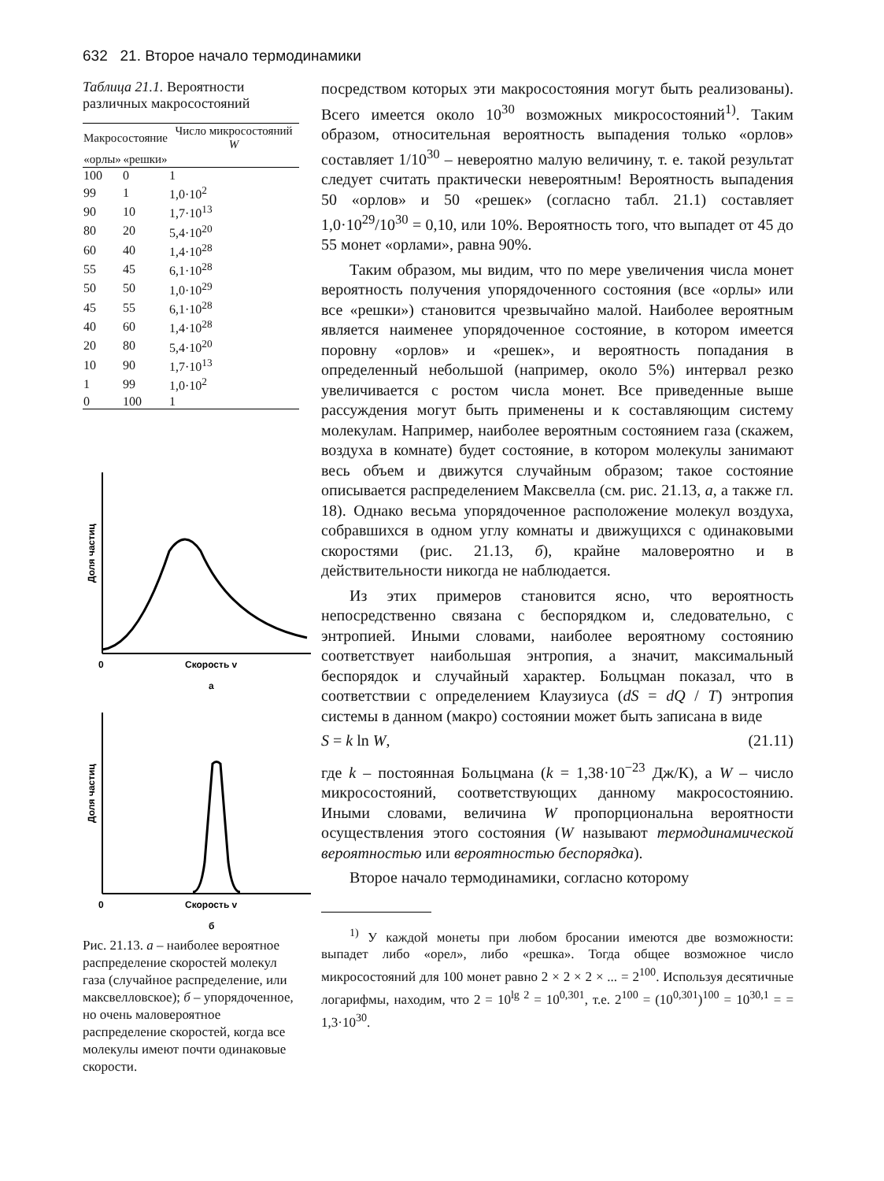632 21. Второе начало термодинамики
Таблица 21.1. Вероятности различных макросостояний
| Макросостояние | | Число микросостояний W |
| --- | --- | --- |
| «орлы» | «решки» | |
| 100 | 0 | 1 |
| 99 | 1 | 1,0·10<sup>2</sup> |
| 90 | 10 | 1,7·10<sup>13</sup> |
| 80 | 20 | 5,4·10<sup>20</sup> |
| 60 | 40 | 1,4·10<sup>28</sup> |
| 55 | 45 | 6,1·10<sup>28</sup> |
| 50 | 50 | 1,0·10<sup>29</sup> |
| 45 | 55 | 6,1·10<sup>28</sup> |
| 40 | 60 | 1,4·10<sup>28</sup> |
| 20 | 80 | 5,4·10<sup>20</sup> |
| 10 | 90 | 1,7·10<sup>13</sup> |
| 1 | 99 | 1,0·10<sup>2</sup> |
| 0 | 100 | 1 |
Доля частиц
0
Скорость v
а
Доля частиц
0
Скорость v
б
Рис. 21.13. а – наиболее вероятное распределение скоростей молекул газа (случайное распределение, или максвелловское); б – упорядоченное, но очень маловероятное распределение скоростей, когда все молекулы имеют почти одинаковые скорости.
посредством которых эти макросостояния могут быть реализованы). Всего имеется около 10<sup>30</sup> возможных микросостояний<sup>1)</sup>. Таким образом, относительная вероятность выпадения только «орлов» составляет 1/10<sup>30</sup> – невероятно малую величину, т. е. такой результат следует считать практически невероятным! Вероятность выпадения 50 «орлов» и 50 «решек» (согласно табл. 21.1) составляет 1,0·10<sup>29</sup>/10<sup>30</sup> = 0,10, или 10%. Вероятность того, что выпадет от 45 до 55 монет «орлами», равна 90%.
Таким образом, мы видим, что по мере увеличения числа монет вероятность получения упорядоченного состояния (все «орлы» или все «решки») становится чрезвычайно малой. Наиболее вероятным является наименее упорядоченное состояние, в котором имеется поровну «орлов» и «решек», и вероятность попадания в определенный небольшой (например, около 5%) интервал резко увеличивается с ростом числа монет. Все приведенные выше рассуждения могут быть применены и к составляющим систему молекулам. Например, наиболее вероятным состоянием газа (скажем, воздуха в комнате) будет состояние, в котором молекулы занимают весь объем и движутся случайным образом; такое состояние описывается распределением Максвелла (см. рис. 21.13, а, а также гл. 18). Однако весьма упорядоченное расположение молекул воздуха, собравшихся в одном углу комнаты и движущихся с одинаковыми скоростями (рис. 21.13, б), крайне маловероятно и в действительности никогда не наблюдается.
Из этих примеров становится ясно, что вероятность непосредственно связана с беспорядком и, следовательно, с энтропией. Иными словами, наиболее вероятному состоянию соответствует наибольшая энтропия, а значит, максимальный беспорядок и случайный характер. Больцман показал, что в соответствии с определением Клаузиуса (dS = dQ / T) энтропия системы в данном (макро) состоянии может быть записана в виде
S = k ln W, (21.11)
где k – постоянная Больцмана (k = 1,38·10<sup>−23</sup> Дж/К), а W – число микросостояний, соответствующих данному макросостоянию. Иными словами, величина W пропорциональна вероятности осуществления этого состояния (W называют термодинамической вероятностью или вероятностью беспорядка).
Второе начало термодинамики, согласно которому
<sup>1)</sup> У каждой монеты при любом бросании имеются две возможности: выпадет либо «орел», либо «решка». Тогда общее возможное число микросостояний для 100 монет равно 2 × 2 × 2 × ... = 2<sup>100</sup>. Используя десятичные логарифмы, находим, что 2 = 10<sup>lg 2</sup> = 10<sup>0,301</sup>, т.е. 2<sup>100</sup> = (10<sup>0,301</sup>)<sup>100</sup> = 10<sup>30,1</sup> = = 1,3·10<sup>30</sup>.